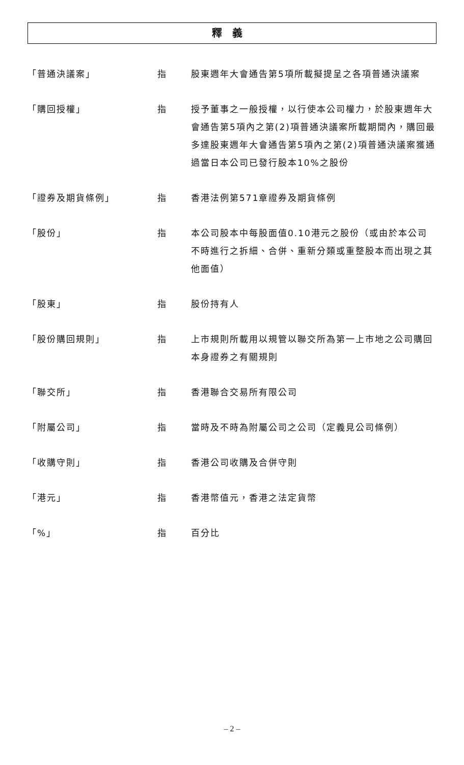釋義
| 「普通決議案」 | 指 | 股東週年大會通告第5項所載擬提呈之各項普通決議案 |
| 「購回授權」 | 指 | 授予董事之一般授權，以行使本公司權力，於股東週年大會通告第5項內之第(2)項普通決議案所載期間內，購回最多達股東週年大會通告第5項內之第(2)項普通決議案獲通過當日本公司已發行股本10%之股份 |
| 「證券及期貨條例」 | 指 | 香港法例第571章證券及期貨條例 |
| 「股份」 | 指 | 本公司股本中每股面值0.10港元之股份（或由於本公司不時進行之拆細、合併、重新分類或重整股本而出現之其他面值） |
| 「股東」 | 指 | 股份持有人 |
| 「股份購回規則」 | 指 | 上市規則所載用以規管以聯交所為第一上市地之公司購回本身證券之有關規則 |
| 「聯交所」 | 指 | 香港聯合交易所有限公司 |
| 「附屬公司」 | 指 | 當時及不時為附屬公司之公司（定義見公司條例） |
| 「收購守則」 | 指 | 香港公司收購及合併守則 |
| 「港元」 | 指 | 香港幣值元，香港之法定貨幣 |
| 「%」 | 指 | 百分比 |
– 2 –